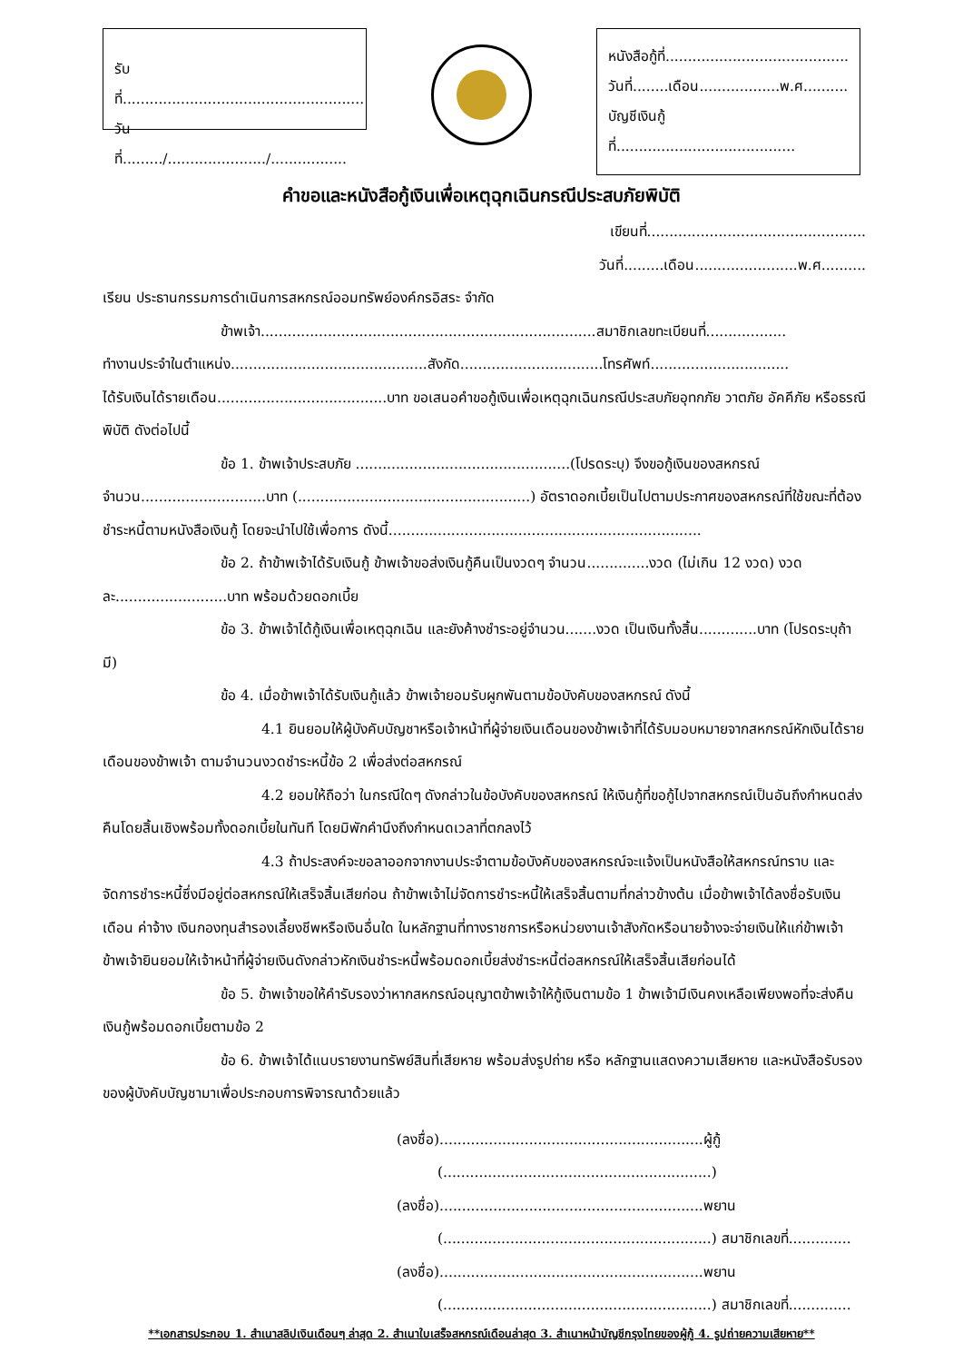รับที่......................................................
วันที่........./....................../.................
หนังสือกู้ที่.........................................
วันที่........เดือน..................พ.ศ..........
บัญชีเงินกู้ที่........................................
คำขอและหนังสือกู้เงินเพื่อเหตุฉุกเฉินกรณีประสบภัยพิบัติ
เขียนที่.................................................
วันที่.........เดือน.......................พ.ศ..........
เรียน ประธานกรรมการดำเนินการสหกรณ์ออมทรัพย์องค์กรอิสระ จำกัด
ข้าพเจ้า...........................................................................สมาชิกเลขทะเบียนที่..................
ทำงานประจำในตำแหน่ง............................................สังกัด................................โทรศัพท์...............................
ได้รับเงินได้รายเดือน......................................บาท ขอเสนอคำขอกู้เงินเพื่อเหตุฉุกเฉินกรณีประสบภัยอุทกภัย วาตภัย อัคคีภัย หรือธรณีพิบัติ ดังต่อไปนี้
ข้อ 1. ข้าพเจ้าประสบภัย ................................................(โปรดระบุ) จึงขอกู้เงินของสหกรณ์ จำนวน............................บาท (....................................................) อัตราดอกเบี้ยเป็นไปตามประกาศของสหกรณ์ที่ใช้ขณะที่ต้องชำระหนี้ตามหนังสือเงินกู้ โดยจะนำไปใช้เพื่อการ ดังนี้......................................................................
ข้อ 2. ถ้าข้าพเจ้าได้รับเงินกู้ ข้าพเจ้าขอส่งเงินกู้คืนเป็นงวดๆ จำนวน..............งวด (ไม่เกิน 12 งวด) งวดละ.........................บาท พร้อมด้วยดอกเบี้ย
ข้อ 3. ข้าพเจ้าได้กู้เงินเพื่อเหตุฉุกเฉิน และยังค้างชำระอยู่จำนวน.......งวด เป็นเงินทั้งสิ้น.............บาท (โปรดระบุถ้ามี)
ข้อ 4. เมื่อข้าพเจ้าได้รับเงินกู้แล้ว ข้าพเจ้ายอมรับผูกพันตามข้อบังคับของสหกรณ์ ดังนี้
4.1 ยินยอมให้ผู้บังคับบัญชาหรือเจ้าหน้าที่ผู้จ่ายเงินเดือนของข้าพเจ้าที่ได้รับมอบหมายจากสหกรณ์หักเงินได้รายเดือนของข้าพเจ้า ตามจำนวนงวดชำระหนี้ข้อ 2 เพื่อส่งต่อสหกรณ์
4.2 ยอมให้ถือว่า ในกรณีใดๆ ดังกล่าวในข้อบังคับของสหกรณ์ ให้เงินกู้ที่ขอกู้ไปจากสหกรณ์เป็นอันถึงกำหนดส่งคืนโดยสิ้นเชิงพร้อมทั้งดอกเบี้ยในทันที โดยมิพักคำนึงถึงกำหนดเวลาที่ตกลงไว้
4.3 ถ้าประสงค์จะขอลาออกจากงานประจำตามข้อบังคับของสหกรณ์จะแจ้งเป็นหนังสือให้สหกรณ์ทราบ และจัดการชำระหนี้ซึ่งมีอยู่ต่อสหกรณ์ให้เสร็จสิ้นเสียก่อน ถ้าข้าพเจ้าไม่จัดการชำระหนี้ให้เสร็จสิ้นตามที่กล่าวข้างต้น เมื่อข้าพเจ้าได้ลงชื่อรับเงินเดือน ค่าจ้าง เงินกองทุนสำรองเลี้ยงชีพหรือเงินอื่นใด ในหลักฐานที่ทางราชการหรือหน่วยงานเจ้าสังกัดหรือนายจ้างจะจ่ายเงินให้แก่ข้าพเจ้า ข้าพเจ้ายินยอมให้เจ้าหน้าที่ผู้จ่ายเงินดังกล่าวหักเงินชำระหนี้พร้อมดอกเบี้ยส่งชำระหนี้ต่อสหกรณ์ให้เสร็จสิ้นเสียก่อนได้
ข้อ 5. ข้าพเจ้าขอให้คำรับรองว่าหากสหกรณ์อนุญาตข้าพเจ้าให้กู้เงินตามข้อ 1 ข้าพเจ้ามีเงินคงเหลือเพียงพอที่จะส่งคืนเงินกู้พร้อมดอกเบี้ยตามข้อ 2
ข้อ 6. ข้าพเจ้าได้แนบรายงานทรัพย์สินที่เสียหาย พร้อมส่งรูปถ่าย หรือ หลักฐานแสดงความเสียหาย และหนังสือรับรองของผู้บังคับบัญชามาเพื่อประกอบการพิจารณาด้วยแล้ว
(ลงชื่อ)...........................................................ผู้กู้
(............................................................)
(ลงชื่อ)...........................................................พยาน
(............................................................) สมาชิกเลขที่..............
(ลงชื่อ)...........................................................พยาน
(............................................................) สมาชิกเลขที่..............
**เอกสารประกอบ 1. สำเนาสลิปเงินเดือนๆ ล่าสุด 2. สำเนาใบเสร็จสหกรณ์เดือนล่าสุด 3. สำเนาหน้าบัญชีกรุงไทยของผู้กู้ 4. รูปถ่ายความเสียหาย**